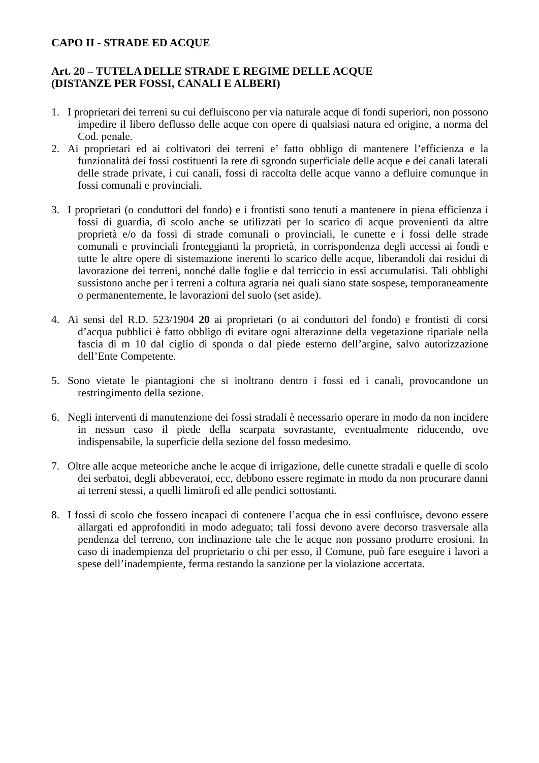CAPO II - STRADE ED ACQUE
Art. 20 – TUTELA DELLE STRADE E REGIME DELLE ACQUE
(DISTANZE PER FOSSI, CANALI E ALBERI)
1. I proprietari dei terreni su cui defluiscono per via naturale acque di fondi superiori, non possono impedire il libero deflusso delle acque con opere di qualsiasi natura ed origine, a norma del Cod. penale.
2. Ai proprietari ed ai coltivatori dei terreni e’ fatto obbligo di mantenere l’efficienza e la funzionalità dei fossi costituenti la rete di sgrondo superficiale delle acque e dei canali laterali delle strade private, i cui canali, fossi di raccolta delle acque vanno a defluire comunque in fossi comunali e provinciali.
3. I proprietari (o conduttori del fondo) e i frontisti sono tenuti a mantenere in piena efficienza i fossi di guardia, di scolo anche se utilizzati per lo scarico di acque provenienti da altre proprietà e/o da fossi di strade comunali o provinciali, le cunette e i fossi delle strade comunali e provinciali fronteggianti la proprietà, in corrispondenza degli accessi ai fondi e tutte le altre opere di sistemazione inerenti lo scarico delle acque, liberandoli dai residui di lavorazione dei terreni, nonché dalle foglie e dal terriccio in essi accumulatisi. Tali obblighi sussistono anche per i terreni a coltura agraria nei quali siano state sospese, temporaneamente o permanentemente, le lavorazioni del suolo (set aside).
4. Ai sensi del R.D. 523/1904 20 ai proprietari (o ai conduttori del fondo) e frontisti di corsi d’acqua pubblici è fatto obbligo di evitare ogni alterazione della vegetazione ripariale nella fascia di m 10 dal ciglio di sponda o dal piede esterno dell’argine, salvo autorizzazione dell’Ente Competente.
5. Sono vietate le piantagioni che si inoltrano dentro i fossi ed i canali, provocandone un restringimento della sezione.
6. Negli interventi di manutenzione dei fossi stradali è necessario operare in modo da non incidere in nessun caso il piede della scarpata sovrastante, eventualmente riducendo, ove indispensabile, la superficie della sezione del fosso medesimo.
7. Oltre alle acque meteoriche anche le acque di irrigazione, delle cunette stradali e quelle di scolo dei serbatoi, degli abbeveratoi, ecc, debbono essere regimate in modo da non procurare danni ai terreni stessi, a quelli limitrofi ed alle pendici sottostanti.
8. I fossi di scolo che fossero incapaci di contenere l’acqua che in essi confluisce, devono essere allargati ed approfonditi in modo adeguato; tali fossi devono avere decorso trasversale alla pendenza del terreno, con inclinazione tale che le acque non possano produrre erosioni. In caso di inadempienza del proprietario o chi per esso, il Comune, può fare eseguire i lavori a spese dell’inadempiente, ferma restando la sanzione per la violazione accertata.